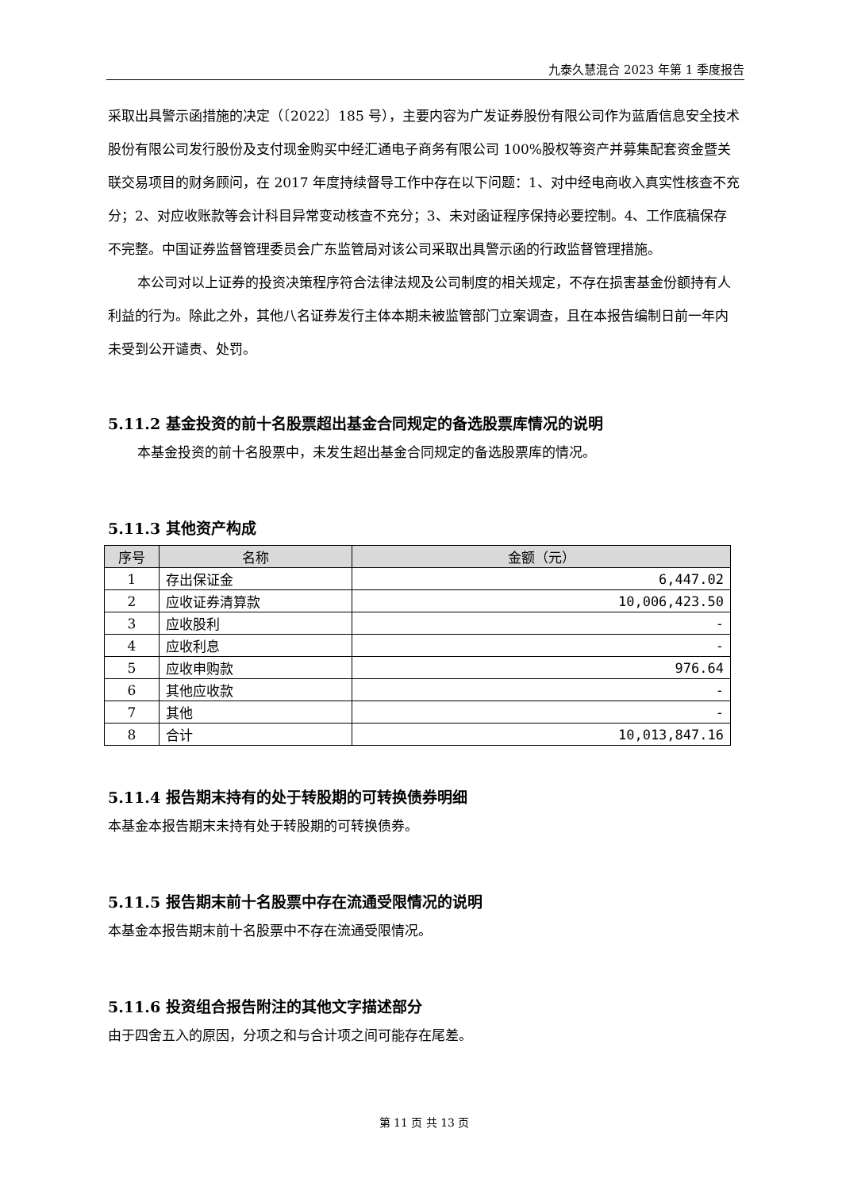九泰久慧混合 2023 年第 1 季度报告
采取出具警示函措施的决定（〔2022〕185 号），主要内容为广发证券股份有限公司作为蓝盾信息安全技术股份有限公司发行股份及支付现金购买中经汇通电子商务有限公司 100%股权等资产并募集配套资金暨关联交易项目的财务顾问，在 2017 年度持续督导工作中存在以下问题：1、对中经电商收入真实性核查不充分；2、对应收账款等会计科目异常变动核查不充分；3、未对函证程序保持必要控制。4、工作底稿保存不完整。中国证券监督管理委员会广东监管局对该公司采取出具警示函的行政监督管理措施。
本公司对以上证券的投资决策程序符合法律法规及公司制度的相关规定，不存在损害基金份额持有人利益的行为。除此之外，其他八名证券发行主体本期未被监管部门立案调查，且在本报告编制日前一年内未受到公开谴责、处罚。
5.11.2 基金投资的前十名股票超出基金合同规定的备选股票库情况的说明
本基金投资的前十名股票中，未发生超出基金合同规定的备选股票库的情况。
5.11.3 其他资产构成
| 序号 | 名称 | 金额（元） |
| --- | --- | --- |
| 1 | 存出保证金 | 6,447.02 |
| 2 | 应收证券清算款 | 10,006,423.50 |
| 3 | 应收股利 | - |
| 4 | 应收利息 | - |
| 5 | 应收申购款 | 976.64 |
| 6 | 其他应收款 | - |
| 7 | 其他 | - |
| 8 | 合计 | 10,013,847.16 |
5.11.4 报告期末持有的处于转股期的可转换债券明细
本基金本报告期末未持有处于转股期的可转换债券。
5.11.5 报告期末前十名股票中存在流通受限情况的说明
本基金本报告期末前十名股票中不存在流通受限情况。
5.11.6 投资组合报告附注的其他文字描述部分
由于四舍五入的原因，分项之和与合计项之间可能存在尾差。
第 11 页 共 13 页